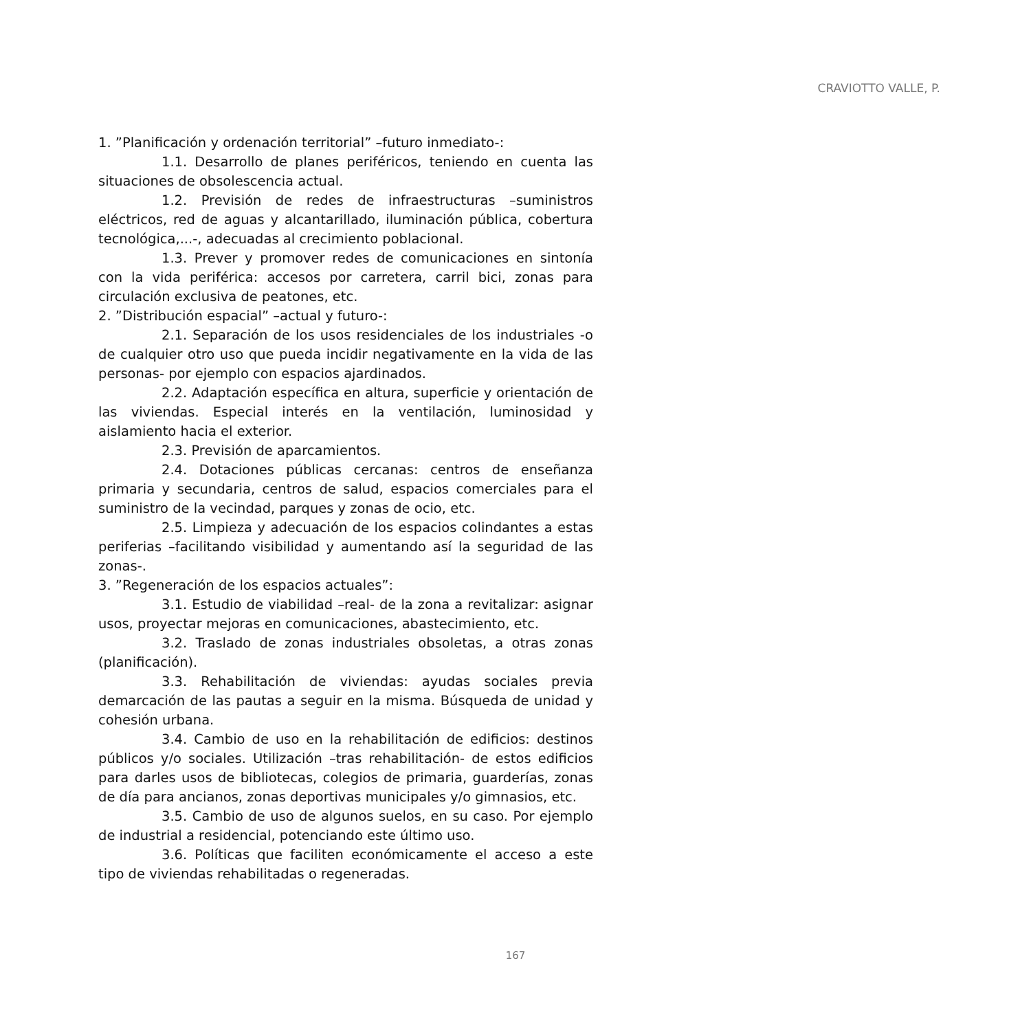CRAVIOTTO VALLE, P.
1. ”Planificación y ordenación territorial” –futuro inmediato-:
1.1. Desarrollo de planes periféricos, teniendo en cuenta las situaciones de obsolescencia actual.
1.2. Previsión de redes de infraestructuras –suministros eléctricos, red de aguas y alcantarillado, iluminación pública, cobertura tecnológica,...-, adecuadas al crecimiento poblacional.
1.3. Prever y promover redes de comunicaciones en sintonía con la vida periférica: accesos por carretera, carril bici, zonas para circulación exclusiva de peatones, etc.
2. ”Distribución espacial” –actual y futuro-:
2.1. Separación de los usos residenciales de los industriales -o de cualquier otro uso que pueda incidir negativamente en la vida de las personas- por ejemplo con espacios ajardinados.
2.2. Adaptación específica en altura, superficie y orientación de las viviendas. Especial interés en la ventilación, luminosidad y aislamiento hacia el exterior.
2.3. Previsión de aparcamientos.
2.4. Dotaciones públicas cercanas: centros de enseñanza primaria y secundaria, centros de salud, espacios comerciales para el suministro de la vecindad, parques y zonas de ocio, etc.
2.5. Limpieza y adecuación de los espacios colindantes a estas periferias –facilitando visibilidad y aumentando así la seguridad de las zonas-.
3. ”Regeneración de los espacios actuales”:
3.1. Estudio de viabilidad –real- de la zona a revitalizar: asignar usos, proyectar mejoras en comunicaciones, abastecimiento, etc.
3.2. Traslado de zonas industriales obsoletas, a otras zonas (planificación).
3.3. Rehabilitación de viviendas: ayudas sociales previa demarcación de las pautas a seguir en la misma. Búsqueda de unidad y cohesión urbana.
3.4. Cambio de uso en la rehabilitación de edificios: destinos públicos y/o sociales. Utilización –tras rehabilitación- de estos edificios para darles usos de bibliotecas, colegios de primaria, guarderías, zonas de día para ancianos, zonas deportivas municipales y/o gimnasios, etc.
3.5. Cambio de uso de algunos suelos, en su caso. Por ejemplo de industrial a residencial, potenciando este último uso.
3.6. Políticas que faciliten económicamente el acceso a este tipo de viviendas rehabilitadas o regeneradas.
167